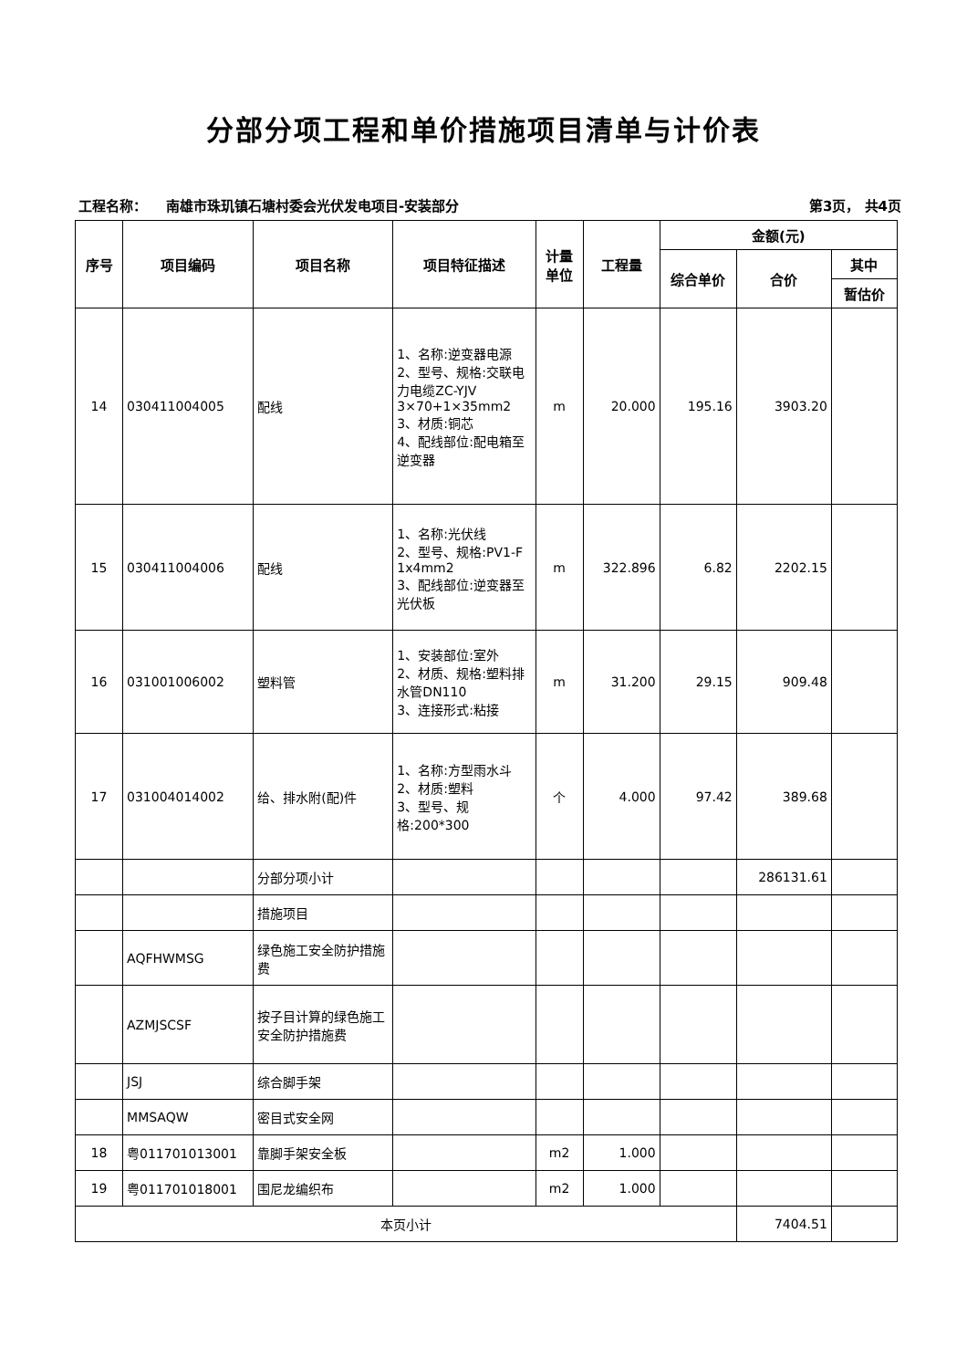分部分项工程和单价措施项目清单与计价表
工程名称： 南雄市珠玑镇石塘村委会光伏发电项目-安装部分 第3页， 共4页
| 序号 | 项目编码 | 项目名称 | 项目特征描述 | 计量 单位 | 工程量 | 金额(元) | | |
| --- | --- | --- | --- | --- | --- | --- | --- | --- |
| | | | | | | 综合单价 | 合价 | 其中 |
| | | | | | | | | 暂估价 |
| 14 | 030411004005 | 配线 | 1、名称:逆变器电源 2、型号、规格:交联电力电缆ZC-YJV 3×70+1×35mm2 3、材质:铜芯 4、配线部位:配电箱至逆变器 | m | 20.000 | 195.16 | 3903.20 | |
| 15 | 030411004006 | 配线 | 1、名称:光伏线 2、型号、规格:PV1-F 1x4mm2 3、配线部位:逆变器至光伏板 | m | 322.896 | 6.82 | 2202.15 | |
| 16 | 031001006002 | 塑料管 | 1、安装部位:室外 2、材质、规格:塑料排水管DN110 3、连接形式:粘接 | m | 31.200 | 29.15 | 909.48 | |
| 17 | 031004014002 | 给、排水附(配)件 | 1、名称:方型雨水斗 2、材质:塑料 3、型号、规格:200*300 | 个 | 4.000 | 97.42 | 389.68 | |
| | | 分部分项小计 | | | | | 286131.61 | |
| | | 措施项目 | | | | | | |
| | AQFHWMSG | 绿色施工安全防护措施费 | | | | | | |
| | AZMJSCSF | 按子目计算的绿色施工安全防护措施费 | | | | | | |
| | JSJ | 综合脚手架 | | | | | | |
| | MMSAQW | 密目式安全网 | | | | | | |
| 18 | 粤011701013001 | 靠脚手架安全板 | | m2 | 1.000 | | | |
| 19 | 粤011701018001 | 围尼龙编织布 | | m2 | 1.000 | | | |
| 本页小计 | | | | | | | 7404.51 | |